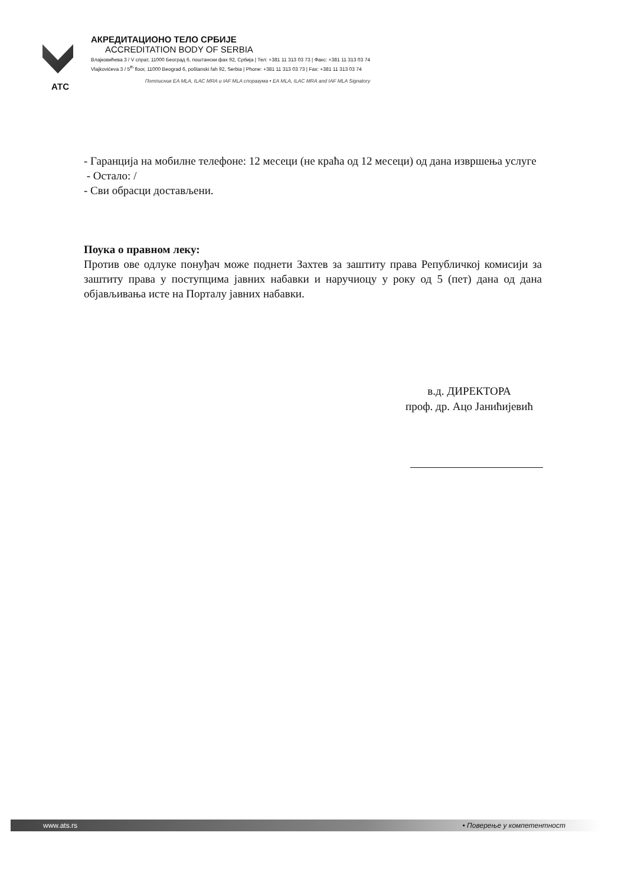АТС
АКРЕДИТАЦИОНО ТЕЛО СРБИЈЕ
ACCREDITATION BODY OF SERBIA
Влајковићева 3 / V спрат, 11000 Београд 6, поштански фах 92, Србија | Тел: +381 11 313 03 73 | Факс: +381 11 313 03 74
Vlajkovićeva 3 / 5<sup>th</sup> floor, 11000 Beograd 6, poštanski fah 92, Serbia | Phone: +381 11 313 03 73 | Fax: +381 11 313 03 74
Потписник EA MLA, ILAC MRA и IAF MLA споразума • EA MLA, ILAC MRA and IAF MLA Signatory
- Гаранција на мобилне телефоне: 12 месеци (не краћа од 12 месеци) од дана извршења услуге
- Остало: /
- Сви обрасци достављени.
Поука о правном леку:
Против ове одлуке понуђач може поднети Захтев за заштиту права Републичкој комисији за заштиту права у поступцима јавних набавки и наручиоцу у року од 5 (пет) дана од дана објављивања исте на Порталу јавних набавки.
в.д. ДИРЕКТОРА
проф. др. Ацо Јанићијевић
www.ats.rs • Поверење у компетентност